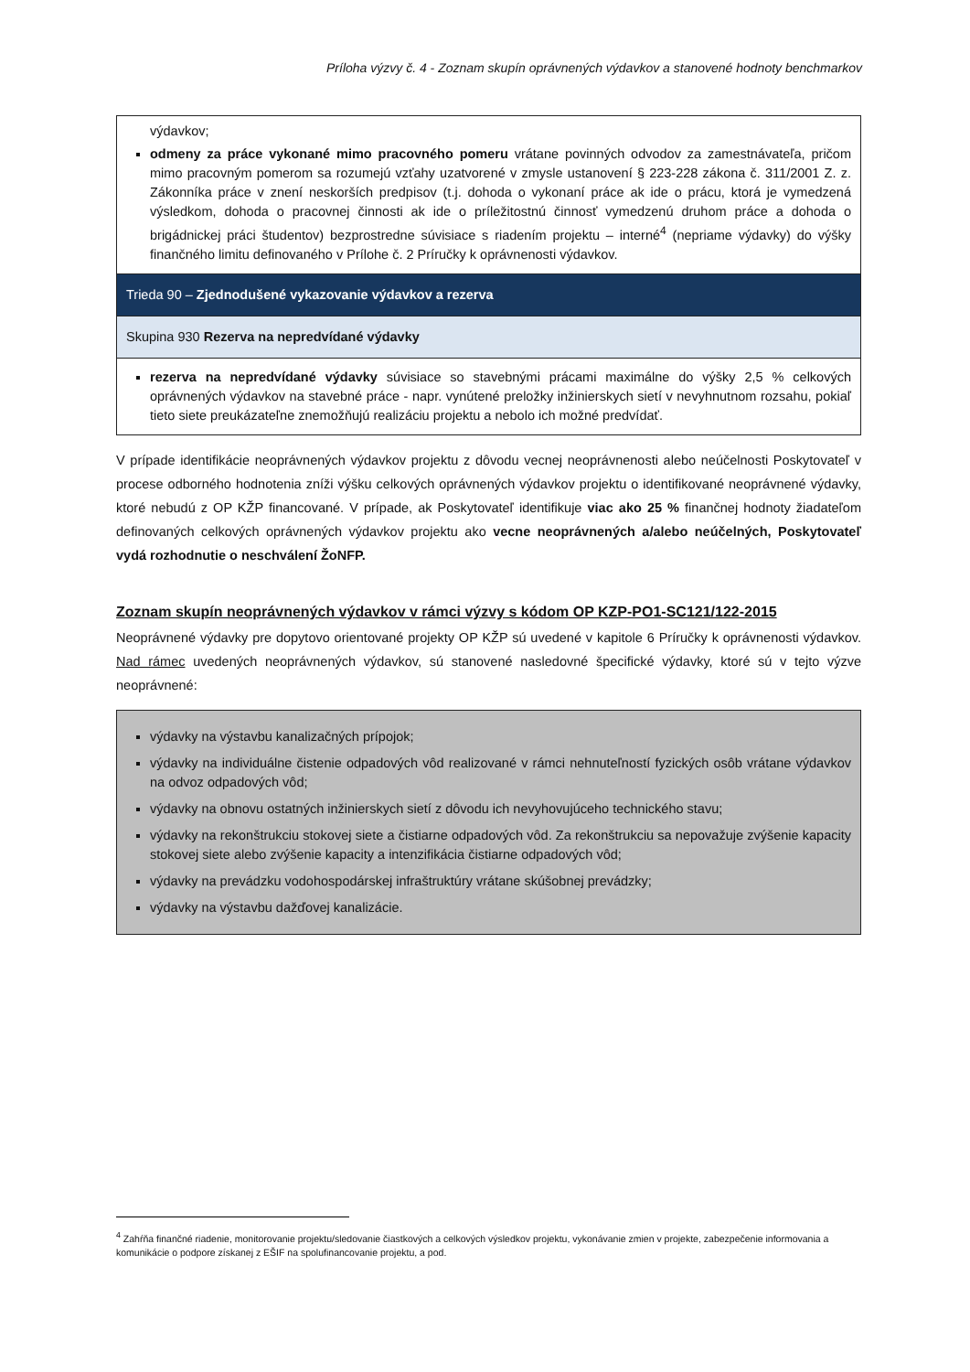Príloha výzvy č. 4 - Zoznam skupín oprávnených výdavkov a stanovené hodnoty benchmarkov
| výdavkov; odmeny za práce vykonané mimo pracovného pomeru vrátane povinných odvodov za zamestnávateľa, pričom mimo pracovným pomerom sa rozumejú vzťahy uzatvorené v zmysle ustanovení § 223-228 zákona č. 311/2001 Z. z. Zákonníka práce v znení neskorších predpisov (t.j. dohoda o vykonaní práce ak ide o prácu, ktorá je vymedzená výsledkom, dohoda o pracovnej činnosti ak ide o príležitostnú činnosť vymedzenú druhom práce a dohoda o brigádnickej práci študentov) bezprostredne súvisiace s riadením projektu – interné<sup>4</sup> (nepriame výdavky) do výšky finančného limitu definovaného v Prílohe č. 2 Príručky k oprávnenosti výdavkov. |
| Trieda 90 – Zjednodušené vykazovanie výdavkov a rezerva |
| Skupina 930 Rezerva na nepredvídané výdavky |
| rezerva na nepredvídané výdavky súvisiace so stavebnými prácami maximálne do výšky 2,5 % celkových oprávnených výdavkov na stavebné práce - napr. vynútené preložky inžinierskych sietí v nevyhnutnom rozsahu, pokiaľ tieto siete preukázateľne znemožňujú realizáciu projektu a nebolo ich možné predvídať. |
V prípade identifikácie neoprávnených výdavkov projektu z dôvodu vecnej neoprávnenosti alebo neúčelnosti Poskytovateľ v procese odborného hodnotenia zníži výšku celkových oprávnených výdavkov projektu o identifikované neoprávnené výdavky, ktoré nebudú z OP KŽP financované. V prípade, ak Poskytovateľ identifikuje viac ako 25 % finančnej hodnoty žiadateľom definovaných celkových oprávnených výdavkov projektu ako vecne neoprávnených a/alebo neúčelných, Poskytovateľ vydá rozhodnutie o neschválení ŽoNFP.
Zoznam skupín neoprávnených výdavkov v rámci výzvy s kódom OP KZP-PO1-SC121/122-2015
Neoprávnené výdavky pre dopytovo orientované projekty OP KŽP sú uvedené v kapitole 6 Príručky k oprávnenosti výdavkov. Nad rámec uvedených neoprávnených výdavkov, sú stanovené nasledovné špecifické výdavky, ktoré sú v tejto výzve neoprávnené:
výdavky na výstavbu kanalizačných prípojok;
výdavky na individuálne čistenie odpadových vôd realizované v rámci nehnuteľností fyzických osôb vrátane výdavkov na odvoz odpadových vôd;
výdavky na obnovu ostatných inžinierskych sietí z dôvodu ich nevyhovujúceho technického stavu;
výdavky na rekonštrukciu stokovej siete a čistiarne odpadových vôd. Za rekonštrukciu sa nepovažuje zvýšenie kapacity stokovej siete alebo zvýšenie kapacity a intenzifikácia čistiarne odpadových vôd;
výdavky na prevádzku vodohospodárskej infraštruktúry vrátane skúšobnej prevádzky;
výdavky na výstavbu dažďovej kanalizácie.
<sup>4</sup> Zahŕňa finančné riadenie, monitorovanie projektu/sledovanie čiastkových a celkových výsledkov projektu, vykonávanie zmien v projekte, zabezpečenie informovania a komunikácie o podpore získanej z EŠIF na spolufinancovanie projektu, a pod.